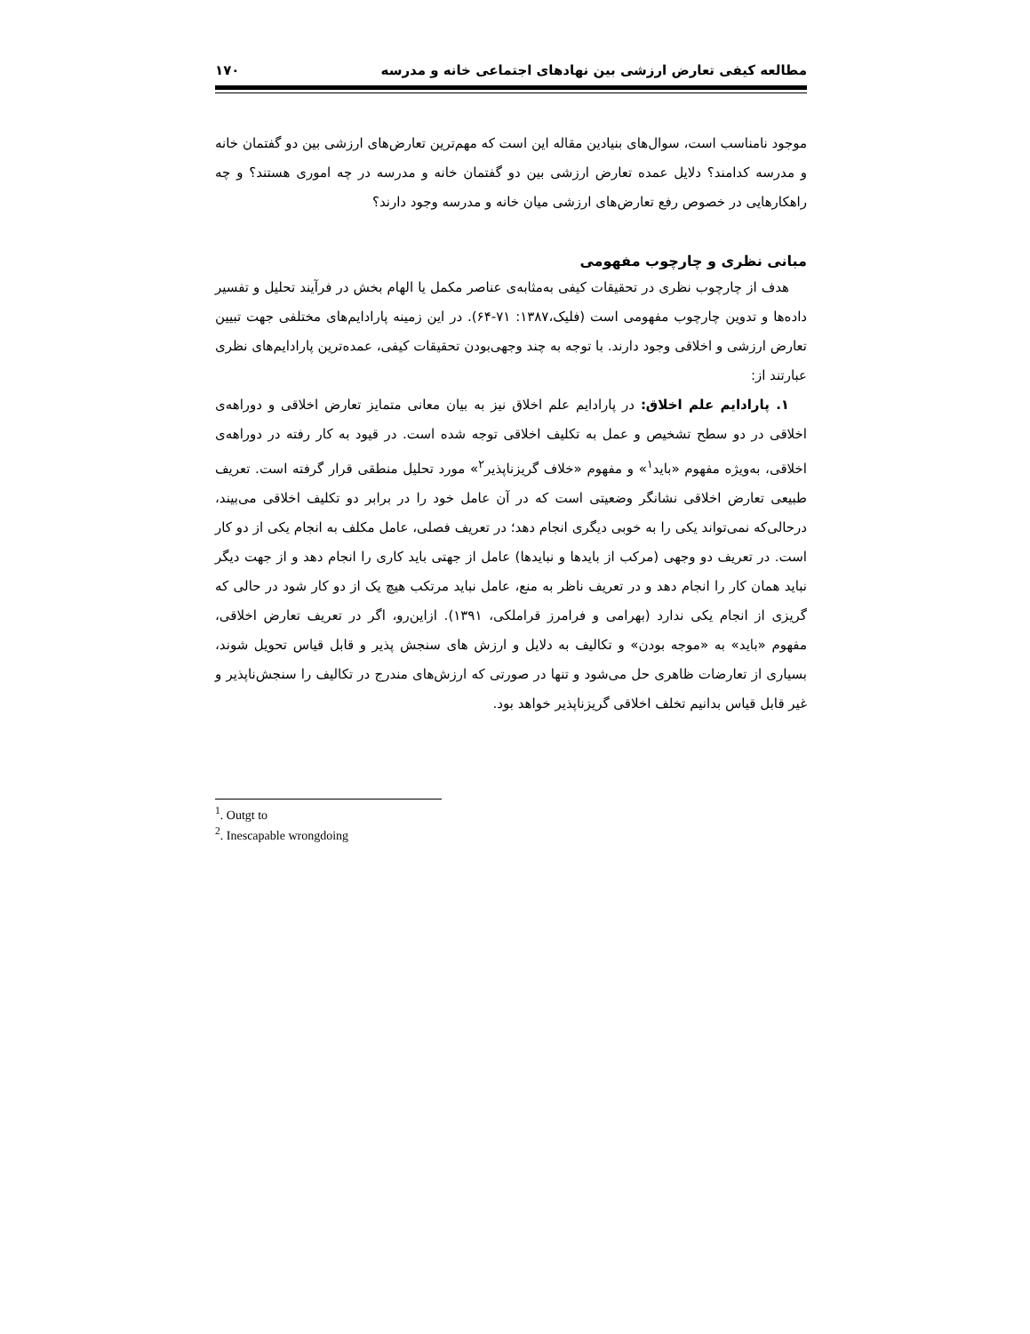مطالعه کیفی تعارض ارزشی بین نهادهای اجتماعی خانه و مدرسه ۱۷۰
موجود نامناسب است، سوال‌های بنیادین مقاله این است که مهم‌ترین تعارض‌های ارزشی بین دو گفتمان خانه و مدرسه کدامند؟ دلایل عمده تعارض ارزشی بین دو گفتمان خانه و مدرسه در چه اموری هستند؟ و چه راهکارهایی در خصوص رفع تعارض‌های ارزشی میان خانه و مدرسه وجود دارند؟
مبانی نظری و چارچوب مفهومی
هدف از چارچوب نظری در تحقیقات کیفی به‌مثابه‌ی عناصر مکمل یا الهام بخش در فرآیند تحلیل و تفسیر داده‌ها و تدوین چارچوب مفهومی است (فلیک،۱۳۸۷: ۷۱-۶۴). در این زمینه پارادایم‌های مختلفی جهت تبیین تعارض ارزشی و اخلاقی وجود دارند. با توجه به چند وجهی‌بودن تحقیقات کیفی، عمده‌ترین پارادایم‌های نظری عبارتند از:
۱. پارادایم علم اخلاق: در پارادایم علم اخلاق نیز به بیان معانی متمایز تعارض اخلاقی و دوراهه‌ی اخلاقی در دو سطح تشخیص و عمل به تکلیف اخلاقی توجه شده است. در قیود به کار رفته در دوراهه‌ی اخلاقی، به‌ویژه مفهوم «باید<sup>۱</sup>» و مفهوم «خلاف گریزناپذیر<sup>۲</sup>» مورد تحلیل منطقی قرار گرفته است. تعریف طبیعی تعارض اخلاقی نشانگر وضعیتی است که در آن عامل خود را در برابر دو تکلیف اخلاقی می‌بیند، درحالی‌که نمی‌تواند یکی را به خوبی دیگری انجام دهد؛ در تعریف فصلی، عامل مکلف به انجام یکی از دو کار است. در تعریف دو وجهی (مرکب از بایدها و نبایدها) عامل از جهتی باید کاری را انجام دهد و از جهت دیگر نباید همان کار را انجام دهد و در تعریف ناظر به منع، عامل نباید مرتکب هیچ یک از دو کار شود در حالی که گریزی از انجام یکی ندارد (بهرامی و فرامرز قراملکی، ۱۳۹۱). ازاین‌رو، اگر در تعریف تعارض اخلاقی، مفهوم «باید» به «موجه بودن» و تکالیف به دلایل و ارزش های سنجش پذیر و قابل قیاس تحویل شوند، بسیاری از تعارضات ظاهری حل می‌شود و تنها در صورتی که ارزش‌های مندرج در تکالیف را سنجش‌ناپذیر و غیر قابل قیاس بدانیم تخلف اخلاقی گریزناپذیر خواهد بود.
<sup>1</sup>. Outgt to
<sup>2</sup>. Inescapable wrongdoing